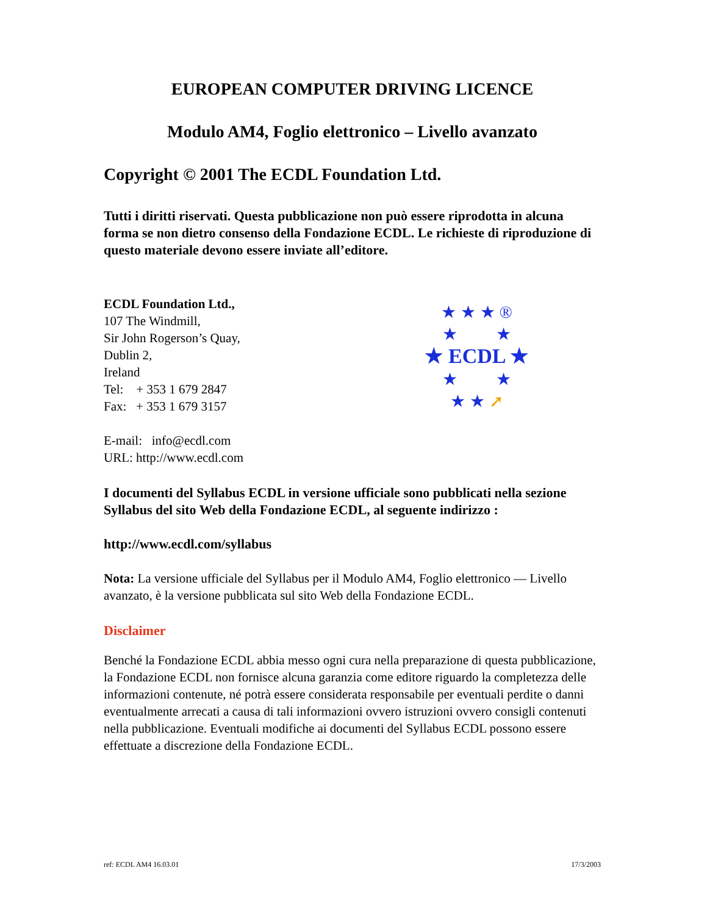EUROPEAN COMPUTER DRIVING LICENCE
Modulo AM4, Foglio elettronico – Livello avanzato
Copyright © 2001 The ECDL Foundation Ltd.
Tutti i diritti riservati. Questa pubblicazione non può essere riprodotta in alcuna forma se non dietro consenso della Fondazione ECDL. Le richieste di riproduzione di questo materiale devono essere inviate all’editore.
ECDL Foundation Ltd.,
107 The Windmill,
Sir John Rogerson’s Quay,
Dublin 2,
Ireland
Tel: + 353 1 679 2847
Fax: + 353 1 679 3157
E-mail: info@ecdl.com
URL: http://www.ecdl.com
★ ★ ★ ®
★ ★
★ ECDL ★
★ ★
★ ★ ➚
I documenti del Syllabus ECDL in versione ufficiale sono pubblicati nella sezione Syllabus del sito Web della Fondazione ECDL, al seguente indirizzo :
http://www.ecdl.com/syllabus
Nota: La versione ufficiale del Syllabus per il Modulo AM4, Foglio elettronico — Livello avanzato, è la versione pubblicata sul sito Web della Fondazione ECDL.
Disclaimer
Benché la Fondazione ECDL abbia messo ogni cura nella preparazione di questa pubblicazione, la Fondazione ECDL non fornisce alcuna garanzia come editore riguardo la completezza delle informazioni contenute, né potrà essere considerata responsabile per eventuali perdite o danni eventualmente arrecati a causa di tali informazioni ovvero istruzioni ovvero consigli contenuti nella pubblicazione. Eventuali modifiche ai documenti del Syllabus ECDL possono essere effettuate a discrezione della Fondazione ECDL.
ref: ECDL AM4 16.03.01 17/3/2003